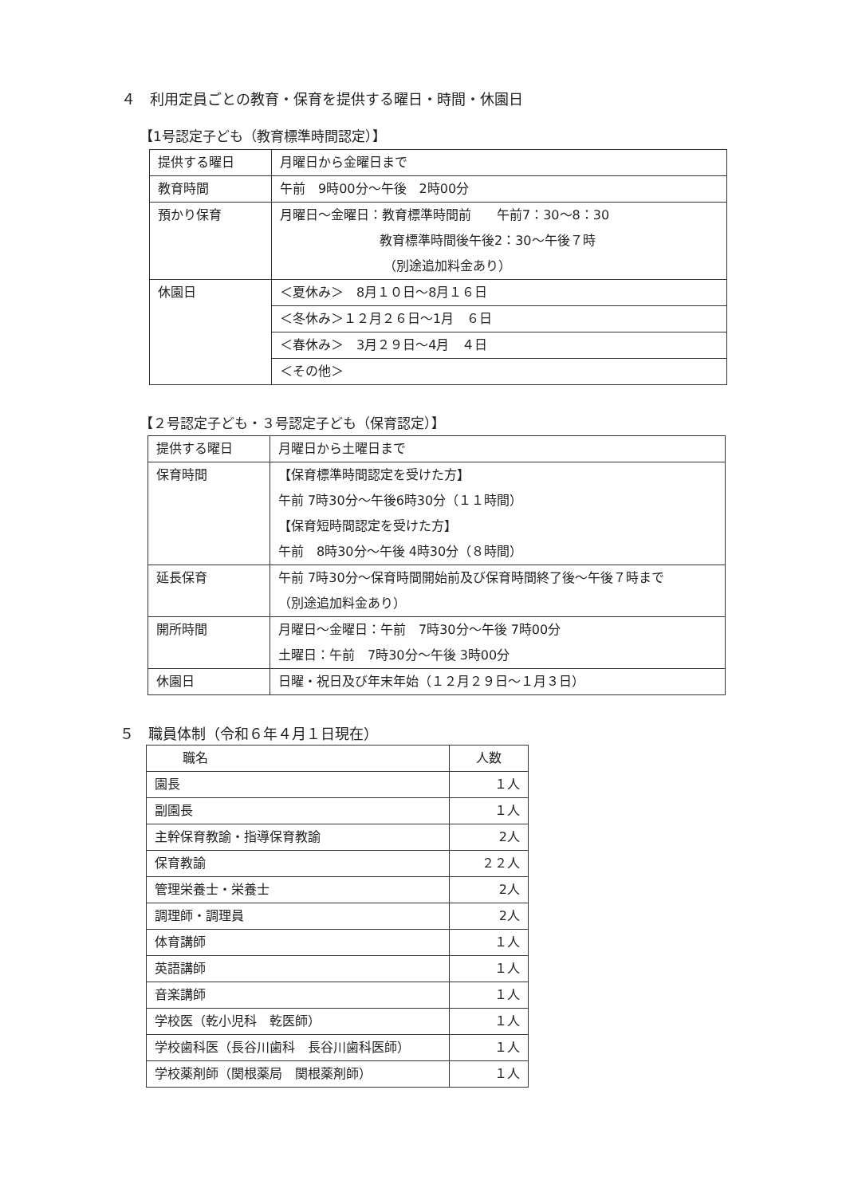４　利用定員ごとの教育・保育を提供する曜日・時間・休園日
【1号認定子ども（教育標準時間認定）】
| 提供する曜日 | 月曜日から金曜日まで |
| 教育時間 | 午前 9時00分～午後 2時00分 |
| 預かり保育 | 月曜日～金曜日：教育標準時間前 午前7：30～8：30 教育標準時間後午後2：30～午後７時 （別途追加料金あり） |
| 休園日 | ＜夏休み＞ 8月１０日～8月１６日 |
| | ＜冬休み＞１２月２６日～1月 ６日 |
| | ＜春休み＞ 3月２９日～4月 ４日 |
| | ＜その他＞ |
【２号認定子ども・３号認定子ども（保育認定）】
| 提供する曜日 | 月曜日から土曜日まで |
| 保育時間 | 【保育標準時間認定を受けた方】 午前 7時30分～午後6時30分（１１時間） 【保育短時間認定を受けた方】 午前 8時30分～午後 4時30分（８時間） |
| 延長保育 | 午前 7時30分～保育時間開始前及び保育時間終了後～午後７時まで （別途追加料金あり） |
| 開所時間 | 月曜日～金曜日：午前 7時30分～午後 7時00分 土曜日：午前 7時30分～午後 3時00分 |
| 休園日 | 日曜・祝日及び年末年始（１２月２９日～１月３日） |
５　職員体制（令和６年４月１日現在）
| 職名 | 人数 |
| --- | --- |
| 園長 | １人 |
| 副園長 | １人 |
| 主幹保育教諭・指導保育教諭 | 2人 |
| 保育教諭 | ２２人 |
| 管理栄養士・栄養士 | 2人 |
| 調理師・調理員 | 2人 |
| 体育講師 | １人 |
| 英語講師 | １人 |
| 音楽講師 | １人 |
| 学校医（乾小児科 乾医師） | １人 |
| 学校歯科医（長谷川歯科 長谷川歯科医師） | １人 |
| 学校薬剤師（関根薬局 関根薬剤師） | １人 |